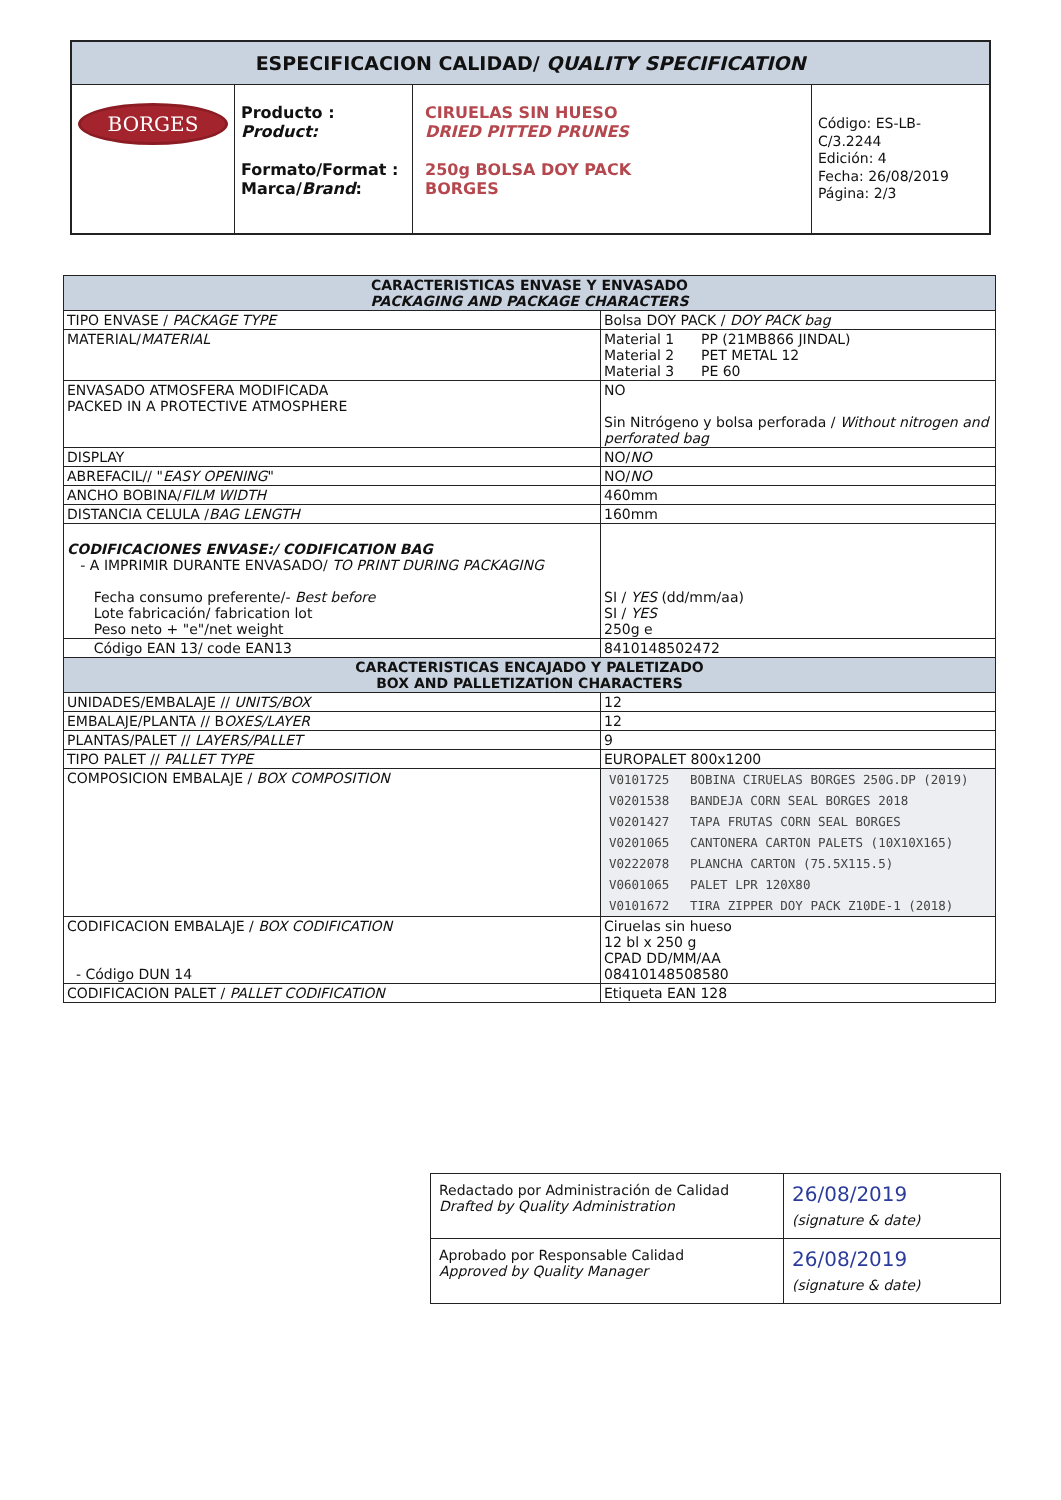| ESPECIFICACION CALIDAD/ QUALITY SPECIFICATION | | | |
| --- | --- | --- | --- |
| BORGES | Producto : Product: Formato/Format : Marca/ Brand : | CIRUELAS SIN HUESO DRIED PITTED PRUNES 250g BOLSA DOY PACK BORGES | Código: ES-LB-C/3.2244 Edición: 4 Fecha: 26/08/2019 Página: 2/3 |
| CARACTERISTICAS ENVASE Y ENVASADO PACKAGING AND PACKAGE CHARACTERS | |
| --- | --- |
| TIPO ENVASE / PACKAGE TYPE | Bolsa DOY PACK / DOY PACK bag |
| MATERIAL/ MATERIAL | Material 1 PP (21MB866 JINDAL) Material 2 PET METAL 12 Material 3 PE 60 |
| ENVASADO ATMOSFERA MODIFICADA PACKED IN A PROTECTIVE ATMOSPHERE | NO Sin Nitrógeno y bolsa perforada / Without nitrogen and perforated bag |
| DISPLAY | NO/ NO |
| ABREFACIL// " EASY OPENING " | NO/ NO |
| ANCHO BOBINA/ FILM WIDTH | 460mm |
| DISTANCIA CELULA / BAG LENGTH | 160mm |
| CODIFICACIONES ENVASE:/ CODIFICATION BAG - A IMPRIMIR DURANTE ENVASADO/ TO PRINT DURING PACKAGING Fecha consumo preferente/- Best before Lote fabricación/ fabrication lot Peso neto + "e"/net weight | SI / YES (dd/mm/aa) SI / YES 250g e |
| Código EAN 13/ code EAN13 | 8410148502472 |
| CARACTERISTICAS ENCAJADO Y PALETIZADO BOX AND PALLETIZATION CHARACTERS | |
| UNIDADES/EMBALAJE // UNITS/BOX | 12 |
| EMBALAJE/PLANTA // B OXES/LAYER | 12 |
| PLANTAS/PALET // LAYERS/PALLET | 9 |
| TIPO PALET // PALLET TYPE | EUROPALET 800x1200 |
| COMPOSICION EMBALAJE / BOX COMPOSITION | / V0101725 / BOBINA CIRUELAS BORGES 250G.DP (2019) / / V0201538 / BANDEJA CORN SEAL BORGES 2018 / / V0201427 / TAPA FRUTAS CORN SEAL BORGES / / V0201065 / CANTONERA CARTON PALETS (10X10X165) / / V0222078 / PLANCHA CARTON (75.5X115.5) / / V0601065 / PALET LPR 120X80 / / V0101672 / TIRA ZIPPER DOY PACK Z10DE-1 (2018) / |
| CODIFICACION EMBALAJE / BOX CODIFICATION - Código DUN 14 | Ciruelas sin hueso 12 bl x 250 g CPAD DD/MM/AA 08410148508580 |
| CODIFICACION PALET / PALLET CODIFICATION | Etiqueta EAN 128 |
| Redactado por Administración de Calidad Drafted by Quality Administration | 26/08/2019 (signature & date) |
| Aprobado por Responsable Calidad Approved by Quality Manager | 26/08/2019 (signature & date) |